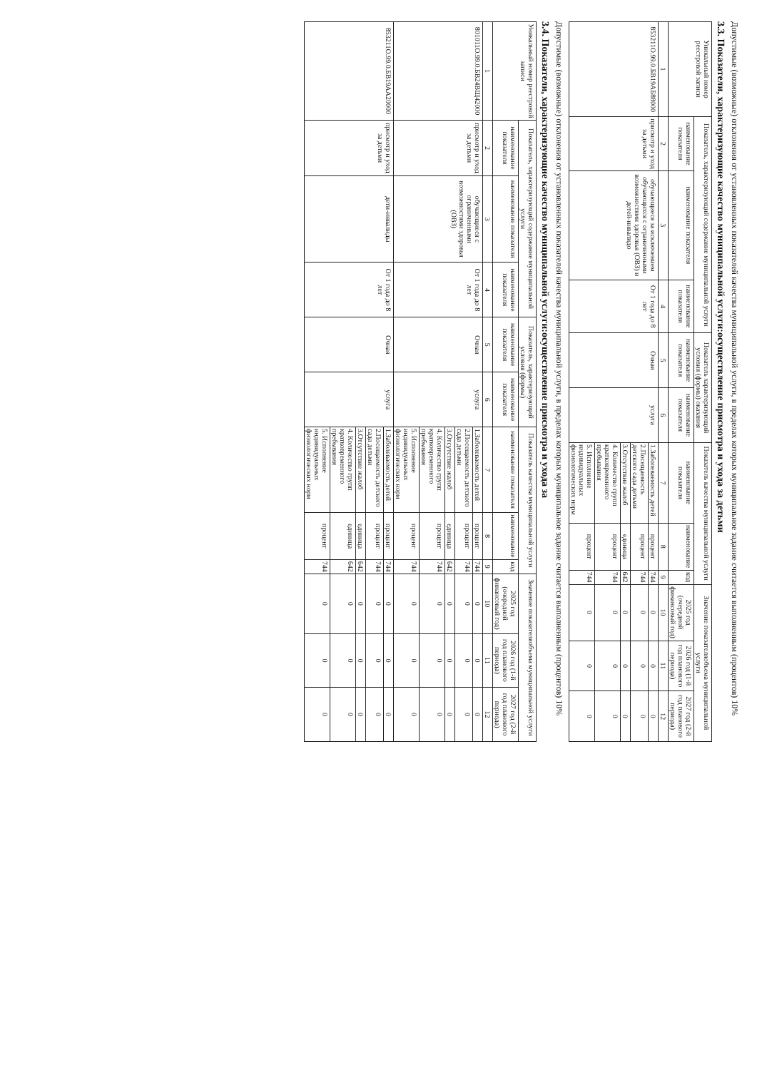Допустимые (возможные) отклонения от установленных показателей качества муниципальной услуги, в пределах которых муниципальное задание считается выполненным (процентов) 10%
3.3. Показатели, характеризующие качество муниципальной услуги:осуществление присмотра и ухода за детьми
| Уникальный номер реестровой записи | Показатель, характеризующий содержание муниципальной услуги | | | Показатель характеризующий условия (формы) оказания | | Показатель качества муниципальной услуги | | | Значение показателяобъема муниципальной услуги | | |
| --- | --- | --- | --- | --- | --- | --- | --- | --- | --- | --- | --- |
| | наименование показателя | наименование показателя | наименование показателя | наименование показателя | наименование показателя | наименование показателя | наименование | код | 2025 год (очередной финансовый год) | 2026 год (1-й год планового периода) | 2027 год (2-й год планового периода) |
| 1 | 2 | 3 | 4 | 5 | 6 | 7 | 8 | 9 | 10 | 11 | 12 |
| 853211О.99.0.БВ19АБ88000 | присмотр и уход за детьми | обучающиеся за исключением обучающихся с ограниченными возможностями здоровья (ОВЗ) и детей-инвалидо | От 1 года до 8 лет | Очная | услуга | 1.Заболеваемость детей | процент | 744 | 0 | 0 | 0 |
| | | | | | | 2.Посещаемость детского сада детьми | процент | 744 | 0 | 0 | 0 |
| | | | | | | 3.Отсутствие жалоб | единица | 642 | 0 | 0 | 0 |
| | | | | | | 4. Количество групп кратковременного пребывания | процент | 744 | 0 | 0 | 0 |
| | | | | | | 5. Исполнение индивидуальных физиологических норм | процент | 744 | 0 | 0 | 0 |
Допустимые (возможные) отклонения от установленных показателей качества муниципальной услуги, в пределах которых муниципальное задание считается выполненным (процентов) 10%
3.4. Показатели, характеризующие качество муниципальной услуги:осуществление присмотра и ухода за
| Уникальный номер реестровой записи | Показатель, характеризующий содержание муниципальной услуги | | | Показатель, характеризующий условия (формы) | | Показатель качества муниципальной услуги | | | Значение показателяобъема муниципальной услуги | | |
| --- | --- | --- | --- | --- | --- | --- | --- | --- | --- | --- | --- |
| | наименование показателя | наименование показателя | наименование показателя | наименование показателя | наименование показателя | наименование показателя | наименование | код | 2025 год (очередной финансовый год) | 2026 год (1-й год планового периода) | 2027 год (2-й год планового периода) |
| 1 | 2 | 3 | 4 | 5 | 6 | 7 | 8 | 9 | 10 | 11 | 12 |
| 801011О.99.0.БВ24ВЩ42000 | присмотр и уход за детьми | обучающиеся с ограниченными возможностями здоровья (ОВЗ) | От 1 года до 8 лет | Очная | услуга | 1.Заболеваемость детей | процент | 744 | 0 | 0 | 0 |
| | | | | | | 2.Посещаемость детского сада детьми | процент | 744 | 0 | 0 | 0 |
| | | | | | | 3.Отсутствие жалоб | единица | 642 | 0 | 0 | 0 |
| | | | | | | 4. Количество групп кратковременного пребывания | процент | 744 | 0 | 0 | 0 |
| | | | | | | 5. Исполнение индивидуальных физиологических норм | процент | 744 | 0 | 0 | 0 |
| 853211О.99.0.БВ19АА20000 | присмотр и уход за детьми | дети-инвалиды | От 1 года до 8 лет | Очная | услуга | 1.Заболеваемость детей | процент | 744 | 0 | 0 | 0 |
| | | | | | | 2.Посещаемость детского сада детьми | процент | 744 | 0 | 0 | 0 |
| | | | | | | 3.Отсутствие жалоб | единица | 642 | 0 | 0 | 0 |
| | | | | | | 4. Количество групп кратковременного пребывания | единица | 642 | 0 | 0 | 0 |
| | | | | | | 5. Исполнение индивидуальных физиологических норм | процент | 744 | 0 | 0 | 0 |